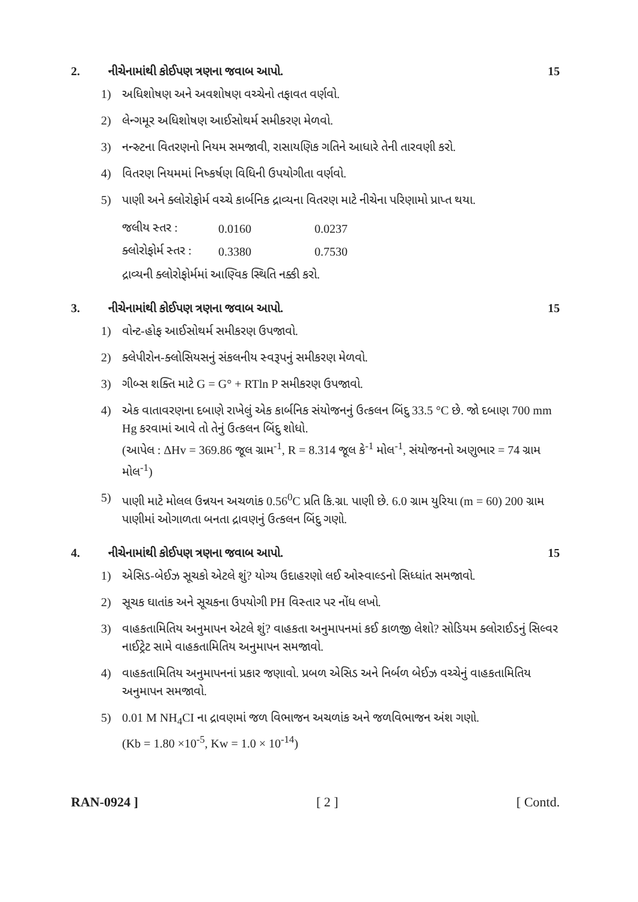2. નીચેનામાંથી કોઈપણ ત્રણના જવાબ આપો. 15
1) અધિશોષણ અને અવશોષણ વચ્ચેનો તફાવત વર્ણવો.
2) લેન્ગમૂર અધિશોષણ આઈસોથર્મ સમીકરણ મેળવો.
3) નન્સ્ર્ટના વિતરણનો નિયમ સમજાવી, રાસાયણિક ગતિને આધારે તેની તારવણી કરો.
4) વિતરણ નિયમમાં નિષ્કર્ષણ વિધિની ઉપયોગીતા વર્ણવો.
5) પાણી અને ક્લોરોફોર્મ વચ્ચે કાર્બનિક દ્રાવ્યના વિતરણ માટે નીચેના પરિણામો પ્રાપ્ત થયા.
| જલીય સ્તર : | 0.0160 | 0.0237 |
| ક્લોરોફોર્મ સ્તર : | 0.3380 | 0.7530 |
દ્રાવ્યની ક્લોરોફોર્મમાં આણ્વિક સ્થિતિ નક્કી કરો.
3. નીચેનામાંથી કોઈપણ ત્રણના જવાબ આપો. 15
1) વોન્ટ-હોફ આઈસોથર્મ સમીકરણ ઉપજાવો.
2) ક્લેપીરોન-ક્લોસિયસનું સંકલનીય સ્વરૂપનું સમીકરણ મેળવો.
3) ગીબ્સ શક્તિ માટે G = G° + RTln P સમીકરણ ઉપજાવો.
4) એક વાતાવરણના દબાણે રાખેલું એક કાર્બનિક સંયોજનનું ઉત્કલન બિંદુ 33.5 °C છે. જો દબાણ 700 mm Hg કરવામાં આવે તો તેનું ઉત્કલન બિંદુ શોધો.
(આપેલ : ΔHv = 369.86 જૂલ ગ્રામ<sup>-1</sup>, R = 8.314 જૂલ કે<sup>-1</sup> મોલ<sup>-1</sup>, સંયોજનનો અણુભાર = 74 ગ્રામ મોલ<sup>-1</sup>)
5) પાણી માટે મોલલ ઉન્નયન અચળાંક 0.56<sup>0</sup>C પ્રતિ કિ.ગ્રા. પાણી છે. 6.0 ગ્રામ યુરિયા (m = 60) 200 ગ્રામ પાણીમાં ઓગાળતા બનતા દ્રાવણનું ઉત્કલન બિંદુ ગણો.
4. નીચેનામાંથી કોઈપણ ત્રણના જવાબ આપો. 15
1) એસિડ-બેઈઝ સૂચકો એટલે શું? યોગ્ય ઉદાહરણો લઈ ઓસ્વાલ્ડનો સિધ્ધાંત સમજાવો.
2) સૂચક ઘાતાંક અને સૂચકના ઉપયોગી PH વિસ્તાર પર નોંધ લખો.
3) વાહકતામિતિય અનુમાપન એટલે શું? વાહકતા અનુમાપનમાં કઈ કાળજી લેશો? સોડિયમ ક્લોરાઈડનું સિલ્વર નાઈટ્રેટ સામે વાહકતામિતિય અનુમાપન સમજાવો.
4) વાહકતામિતિય અનુમાપનનાં પ્રકાર જણાવો. પ્રબળ એસિડ અને નિર્બળ બેઈઝ વચ્ચેનું વાહકતામિતિય અનુમાપન સમજાવો.
5) 0.01 M NH<sub>4</sub>CI ના દ્રાવણમાં જળ વિભાજન અચળાંક અને જળવિભાજન અંશ ગણો.
(Kb = 1.80 ×10<sup>-5</sup>, Kw = 1.0 × 10<sup>-14</sup>)
RAN-0924 ] [ 2 ] [ Contd.